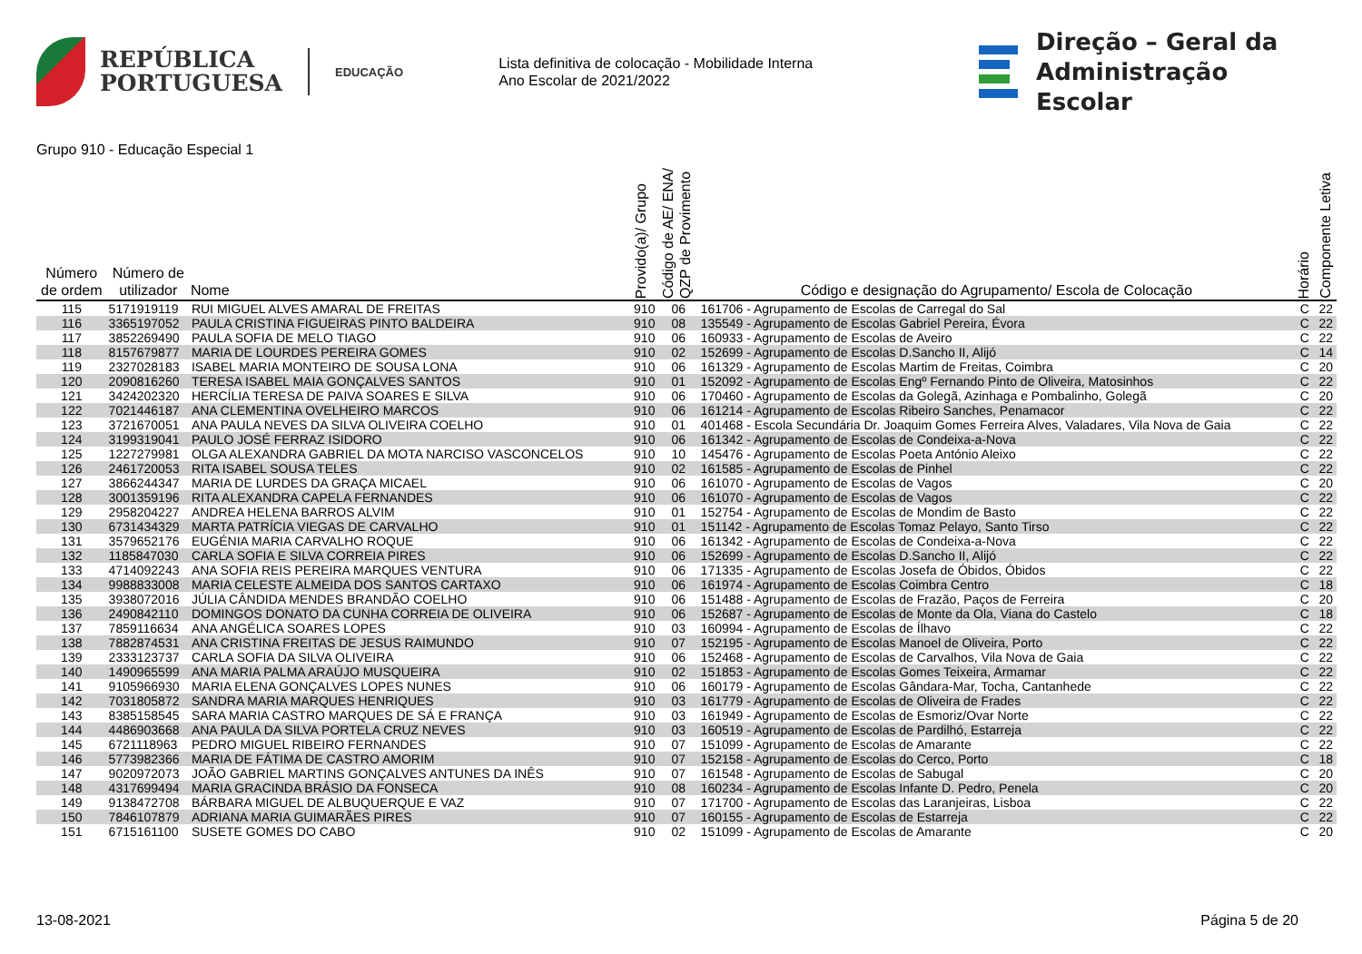REPÚBLICA
PORTUGUESA
EDUCAÇÃO
Lista definitiva de colocação - Mobilidade Interna
Ano Escolar de 2021/2022
Direção – Geral da
Administração Escolar
Grupo 910 - Educação Especial 1
| Número de ordem | Número de utilizador | Nome | Provido(a)/ Grupo | Código de AE/ ENA/ QZP de Provimento | Código e designação do Agrupamento/ Escola de Colocação | Horário | Componente Letiva |
| --- | --- | --- | --- | --- | --- | --- | --- |
| 115 | 5171919119 | RUI MIGUEL ALVES AMARAL DE FREITAS | 910 | 06 | 161706 - Agrupamento de Escolas de Carregal do Sal | C | 22 |
| 116 | 3365197052 | PAULA CRISTINA FIGUEIRAS PINTO BALDEIRA | 910 | 08 | 135549 - Agrupamento de Escolas Gabriel Pereira, Évora | C | 22 |
| 117 | 3852269490 | PAULA SOFIA DE MELO TIAGO | 910 | 06 | 160933 - Agrupamento de Escolas de Aveiro | C | 22 |
| 118 | 8157679877 | MARIA DE LOURDES PEREIRA GOMES | 910 | 02 | 152699 - Agrupamento de Escolas D.Sancho II, Alijó | C | 14 |
| 119 | 2327028183 | ISABEL MARIA MONTEIRO DE SOUSA LONA | 910 | 06 | 161329 - Agrupamento de Escolas Martim de Freitas, Coimbra | C | 20 |
| 120 | 2090816260 | TERESA ISABEL MAIA GONÇALVES SANTOS | 910 | 01 | 152092 - Agrupamento de Escolas Engº Fernando Pinto de Oliveira, Matosinhos | C | 22 |
| 121 | 3424202320 | HERCÍLIA TERESA DE PAIVA SOARES E SILVA | 910 | 06 | 170460 - Agrupamento de Escolas da Golegã, Azinhaga e Pombalinho, Golegã | C | 20 |
| 122 | 7021446187 | ANA CLEMENTINA OVELHEIRO MARCOS | 910 | 06 | 161214 - Agrupamento de Escolas Ribeiro Sanches, Penamacor | C | 22 |
| 123 | 3721670051 | ANA PAULA NEVES DA SILVA OLIVEIRA COELHO | 910 | 01 | 401468 - Escola Secundária Dr. Joaquim Gomes Ferreira Alves, Valadares, Vila Nova de Gaia | C | 22 |
| 124 | 3199319041 | PAULO JOSÉ FERRAZ ISIDORO | 910 | 06 | 161342 - Agrupamento de Escolas de Condeixa-a-Nova | C | 22 |
| 125 | 1227279981 | OLGA ALEXANDRA GABRIEL DA MOTA NARCISO VASCONCELOS | 910 | 10 | 145476 - Agrupamento de Escolas Poeta António Aleixo | C | 22 |
| 126 | 2461720053 | RITA ISABEL SOUSA TELES | 910 | 02 | 161585 - Agrupamento de Escolas de Pinhel | C | 22 |
| 127 | 3866244347 | MARIA DE LURDES DA GRAÇA MICAEL | 910 | 06 | 161070 - Agrupamento de Escolas de Vagos | C | 20 |
| 128 | 3001359196 | RITA ALEXANDRA CAPELA FERNANDES | 910 | 06 | 161070 - Agrupamento de Escolas de Vagos | C | 22 |
| 129 | 2958204227 | ANDREA HELENA BARROS ALVIM | 910 | 01 | 152754 - Agrupamento de Escolas de Mondim de Basto | C | 22 |
| 130 | 6731434329 | MARTA PATRÍCIA VIEGAS DE CARVALHO | 910 | 01 | 151142 - Agrupamento de Escolas Tomaz Pelayo, Santo Tirso | C | 22 |
| 131 | 3579652176 | EUGÉNIA MARIA CARVALHO ROQUE | 910 | 06 | 161342 - Agrupamento de Escolas de Condeixa-a-Nova | C | 22 |
| 132 | 1185847030 | CARLA SOFIA E SILVA CORREIA PIRES | 910 | 06 | 152699 - Agrupamento de Escolas D.Sancho II, Alijó | C | 22 |
| 133 | 4714092243 | ANA SOFIA REIS PEREIRA MARQUES VENTURA | 910 | 06 | 171335 - Agrupamento de Escolas Josefa de Óbidos, Óbidos | C | 22 |
| 134 | 9988833008 | MARIA CELESTE ALMEIDA DOS SANTOS CARTAXO | 910 | 06 | 161974 - Agrupamento de Escolas Coimbra Centro | C | 18 |
| 135 | 3938072016 | JÚLIA CÂNDIDA MENDES BRANDÃO COELHO | 910 | 06 | 151488 - Agrupamento de Escolas de Frazão, Paços de Ferreira | C | 20 |
| 136 | 2490842110 | DOMINGOS DONATO DA CUNHA CORREIA DE OLIVEIRA | 910 | 06 | 152687 - Agrupamento de Escolas de Monte da Ola, Viana do Castelo | C | 18 |
| 137 | 7859116634 | ANA ANGÉLICA SOARES LOPES | 910 | 03 | 160994 - Agrupamento de Escolas de Ílhavo | C | 22 |
| 138 | 7882874531 | ANA CRISTINA FREITAS DE JESUS RAIMUNDO | 910 | 07 | 152195 - Agrupamento de Escolas Manoel de Oliveira, Porto | C | 22 |
| 139 | 2333123737 | CARLA SOFIA DA SILVA OLIVEIRA | 910 | 06 | 152468 - Agrupamento de Escolas de Carvalhos, Vila Nova de Gaia | C | 22 |
| 140 | 1490965599 | ANA MARIA PALMA ARAÚJO MUSQUEIRA | 910 | 02 | 151853 - Agrupamento de Escolas Gomes Teixeira, Armamar | C | 22 |
| 141 | 9105966930 | MARIA ELENA GONÇALVES LOPES NUNES | 910 | 06 | 160179 - Agrupamento de Escolas Gândara-Mar, Tocha, Cantanhede | C | 22 |
| 142 | 7031805872 | SANDRA MARIA MARQUES HENRIQUES | 910 | 03 | 161779 - Agrupamento de Escolas de Oliveira de Frades | C | 22 |
| 143 | 8385158545 | SARA MARIA CASTRO MARQUES DE SÁ E FRANÇA | 910 | 03 | 161949 - Agrupamento de Escolas de Esmoriz/Ovar Norte | C | 22 |
| 144 | 4486903668 | ANA PAULA DA SILVA PORTELA CRUZ NEVES | 910 | 03 | 160519 - Agrupamento de Escolas de Pardilhó, Estarreja | C | 22 |
| 145 | 6721118963 | PEDRO MIGUEL RIBEIRO FERNANDES | 910 | 07 | 151099 - Agrupamento de Escolas de Amarante | C | 22 |
| 146 | 5773982366 | MARIA DE FÁTIMA DE CASTRO AMORIM | 910 | 07 | 152158 - Agrupamento de Escolas do Cerco, Porto | C | 18 |
| 147 | 9020972073 | JOÃO GABRIEL MARTINS GONÇALVES ANTUNES DA INÊS | 910 | 07 | 161548 - Agrupamento de Escolas de Sabugal | C | 20 |
| 148 | 4317699494 | MARIA GRACINDA BRÁSIO DA FONSECA | 910 | 08 | 160234 - Agrupamento de Escolas Infante D. Pedro, Penela | C | 20 |
| 149 | 9138472708 | BÁRBARA MIGUEL DE ALBUQUERQUE E VAZ | 910 | 07 | 171700 - Agrupamento de Escolas das Laranjeiras, Lisboa | C | 22 |
| 150 | 7846107879 | ADRIANA MARIA GUIMARÃES PIRES | 910 | 07 | 160155 - Agrupamento de Escolas de Estarreja | C | 22 |
| 151 | 6715161100 | SUSETE GOMES DO CABO | 910 | 02 | 151099 - Agrupamento de Escolas de Amarante | C | 20 |
13-08-2021 Página 5 de 20